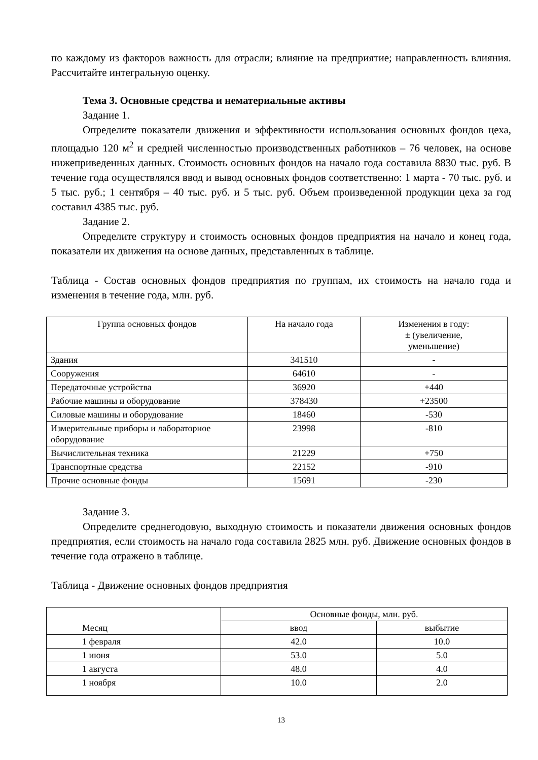по каждому из факторов важность для отрасли; влияние на предприятие; направленность влияния. Рассчитайте интегральную оценку.
Тема 3. Основные средства и нематериальные активы
Задание 1.
Определите показатели движения и эффективности использования основных фондов цеха, площадью 120 м<sup>2</sup> и средней численностью производственных работников – 76 человек, на основе нижеприведенных данных. Стоимость основных фондов на начало года составила 8830 тыс. руб. В течение года осуществлялся ввод и вывод основных фондов соответственно: 1 марта - 70 тыс. руб. и 5 тыс. руб.; 1 сентября – 40 тыс. руб. и 5 тыс. руб. Объем произведенной продукции цеха за год составил 4385 тыс. руб.
Задание 2.
Определите структуру и стоимость основных фондов предприятия на начало и конец года, показатели их движения на основе данных, представленных в таблице.
Таблица - Состав основных фондов предприятия по группам, их стоимость на начало года и изменения в течение года, млн. руб.
| Группа основных фондов | На начало года | Изменения в году: ± (увеличение, уменьшение) |
| --- | --- | --- |
| Здания | 341510 | - |
| Сооружения | 64610 | - |
| Передаточные устройства | 36920 | +440 |
| Рабочие машины и оборудование | 378430 | +23500 |
| Силовые машины и оборудование | 18460 | -530 |
| Измерительные приборы и лабораторное оборудование | 23998 | -810 |
| Вычислительная техника | 21229 | +750 |
| Транспортные средства | 22152 | -910 |
| Прочие основные фонды | 15691 | -230 |
Задание 3.
Определите среднегодовую, выходную стоимость и показатели движения основных фондов предприятия, если стоимость на начало года составила 2825 млн. руб. Движение основных фондов в течение года отражено в таблице.
Таблица - Движение основных фондов предприятия
| Месяц | Основные фонды, млн. руб. | |
| --- | --- | --- |
| | ввод | выбытие |
| 1 февраля | 42.0 | 10.0 |
| 1 июня | 53.0 | 5.0 |
| 1 августа | 48.0 | 4.0 |
| 1 ноября | 10.0 | 2.0 |
13